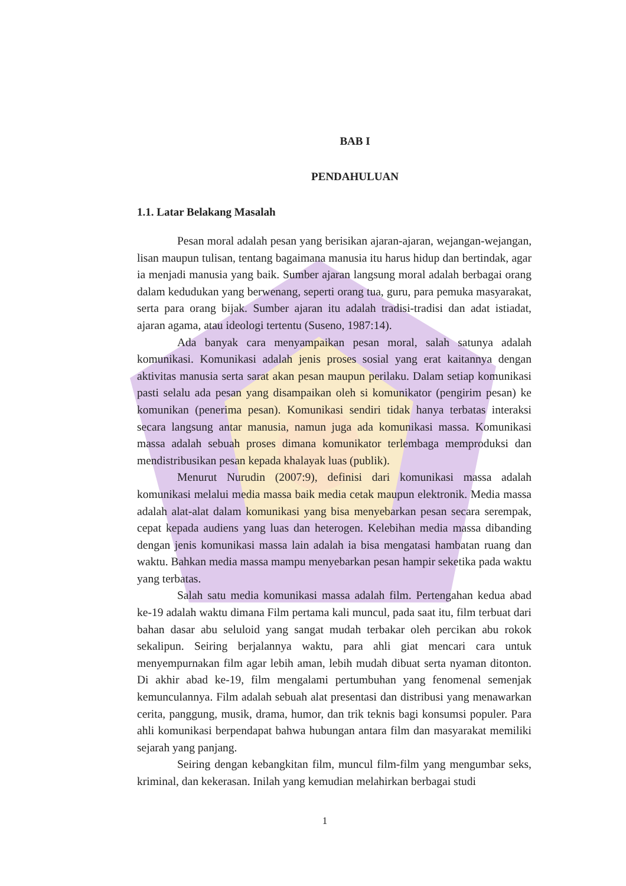BAB I
PENDAHULUAN
1.1. Latar Belakang Masalah
Pesan moral adalah pesan yang berisikan ajaran-ajaran, wejangan-wejangan, lisan maupun tulisan, tentang bagaimana manusia itu harus hidup dan bertindak, agar ia menjadi manusia yang baik. Sumber ajaran langsung moral adalah berbagai orang dalam kedudukan yang berwenang, seperti orang tua, guru, para pemuka masyarakat, serta para orang bijak. Sumber ajaran itu adalah tradisi-tradisi dan adat istiadat, ajaran agama, atau ideologi tertentu (Suseno, 1987:14).
Ada banyak cara menyampaikan pesan moral, salah satunya adalah komunikasi. Komunikasi adalah jenis proses sosial yang erat kaitannya dengan aktivitas manusia serta sarat akan pesan maupun perilaku. Dalam setiap komunikasi pasti selalu ada pesan yang disampaikan oleh si komunikator (pengirim pesan) ke komunikan (penerima pesan). Komunikasi sendiri tidak hanya terbatas interaksi secara langsung antar manusia, namun juga ada komunikasi massa. Komunikasi massa adalah sebuah proses dimana komunikator terlembaga memproduksi dan mendistribusikan pesan kepada khalayak luas (publik).
Menurut Nurudin (2007:9), definisi dari komunikasi massa adalah komunikasi melalui media massa baik media cetak maupun elektronik. Media massa adalah alat-alat dalam komunikasi yang bisa menyebarkan pesan secara serempak, cepat kepada audiens yang luas dan heterogen. Kelebihan media massa dibanding dengan jenis komunikasi massa lain adalah ia bisa mengatasi hambatan ruang dan waktu. Bahkan media massa mampu menyebarkan pesan hampir seketika pada waktu yang terbatas.
Salah satu media komunikasi massa adalah film. Pertengahan kedua abad ke-19 adalah waktu dimana Film pertama kali muncul, pada saat itu, film terbuat dari bahan dasar abu seluloid yang sangat mudah terbakar oleh percikan abu rokok sekalipun. Seiring berjalannya waktu, para ahli giat mencari cara untuk menyempurnakan film agar lebih aman, lebih mudah dibuat serta nyaman ditonton. Di akhir abad ke-19, film mengalami pertumbuhan yang fenomenal semenjak kemunculannya. Film adalah sebuah alat presentasi dan distribusi yang menawarkan cerita, panggung, musik, drama, humor, dan trik teknis bagi konsumsi populer. Para ahli komunikasi berpendapat bahwa hubungan antara film dan masyarakat memiliki sejarah yang panjang.
Seiring dengan kebangkitan film, muncul film-film yang mengumbar seks, kriminal, dan kekerasan. Inilah yang kemudian melahirkan berbagai studi
1